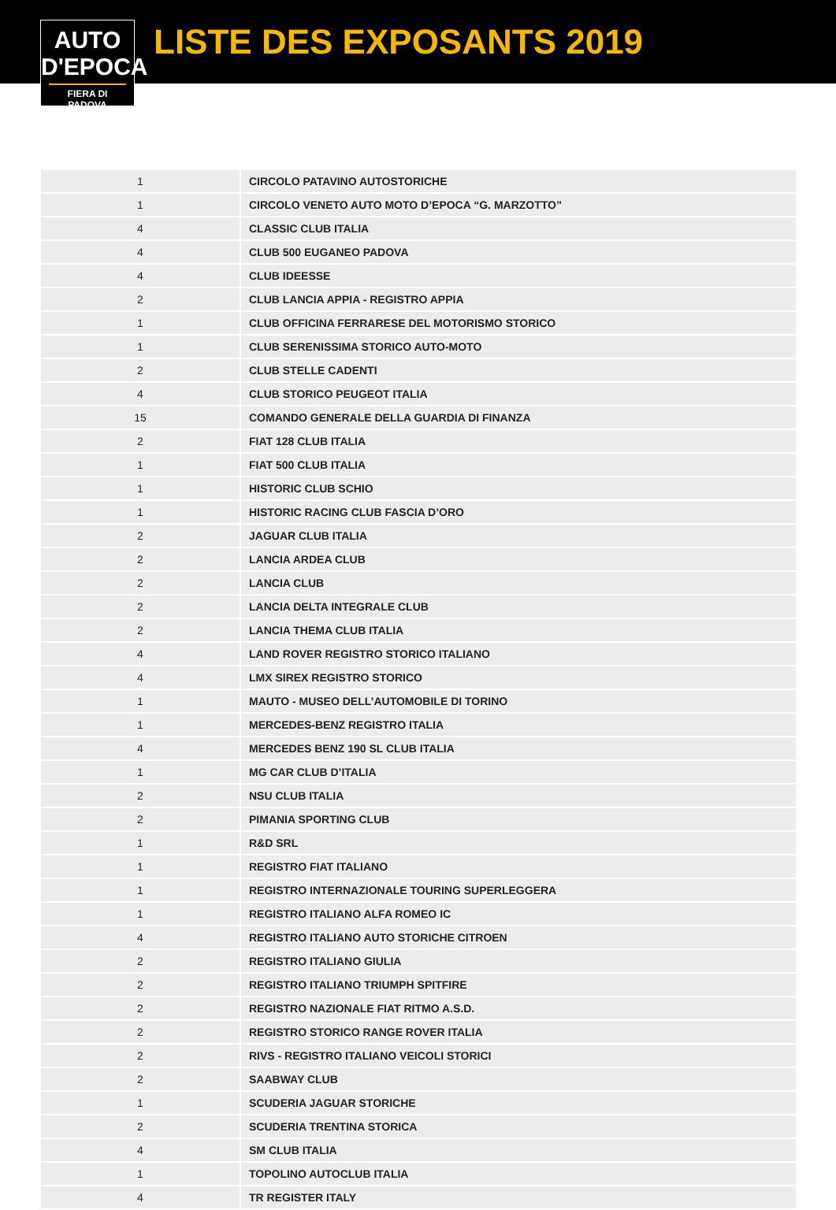AUTO
D'EPOCA
FIERA DI PADOVA
LISTE DES EXPOSANTS 2019
| 1 | CIRCOLO PATAVINO AUTOSTORICHE |
| 1 | CIRCOLO VENETO AUTO MOTO D’EPOCA “G. MARZOTTO” |
| 4 | CLASSIC CLUB ITALIA |
| 4 | CLUB 500 EUGANEO PADOVA |
| 4 | CLUB IDEESSE |
| 2 | CLUB LANCIA APPIA - REGISTRO APPIA |
| 1 | CLUB OFFICINA FERRARESE DEL MOTORISMO STORICO |
| 1 | CLUB SERENISSIMA STORICO AUTO-MOTO |
| 2 | CLUB STELLE CADENTI |
| 4 | CLUB STORICO PEUGEOT ITALIA |
| 15 | COMANDO GENERALE DELLA GUARDIA DI FINANZA |
| 2 | FIAT 128 CLUB ITALIA |
| 1 | FIAT 500 CLUB ITALIA |
| 1 | HISTORIC CLUB SCHIO |
| 1 | HISTORIC RACING CLUB FASCIA D’ORO |
| 2 | JAGUAR CLUB ITALIA |
| 2 | LANCIA ARDEA CLUB |
| 2 | LANCIA CLUB |
| 2 | LANCIA DELTA INTEGRALE CLUB |
| 2 | LANCIA THEMA CLUB ITALIA |
| 4 | LAND ROVER REGISTRO STORICO ITALIANO |
| 4 | LMX SIREX REGISTRO STORICO |
| 1 | MAUTO - MUSEO DELL’AUTOMOBILE DI TORINO |
| 1 | MERCEDES-BENZ REGISTRO ITALIA |
| 4 | MERCEDES BENZ 190 SL CLUB ITALIA |
| 1 | MG CAR CLUB D’ITALIA |
| 2 | NSU CLUB ITALIA |
| 2 | PIMANIA SPORTING CLUB |
| 1 | R&D SRL |
| 1 | REGISTRO FIAT ITALIANO |
| 1 | REGISTRO INTERNAZIONALE TOURING SUPERLEGGERA |
| 1 | REGISTRO ITALIANO ALFA ROMEO IC |
| 4 | REGISTRO ITALIANO AUTO STORICHE CITROEN |
| 2 | REGISTRO ITALIANO GIULIA |
| 2 | REGISTRO ITALIANO TRIUMPH SPITFIRE |
| 2 | REGISTRO NAZIONALE FIAT RITMO A.S.D. |
| 2 | REGISTRO STORICO RANGE ROVER ITALIA |
| 2 | RIVS - REGISTRO ITALIANO VEICOLI STORICI |
| 2 | SAABWAY CLUB |
| 1 | SCUDERIA JAGUAR STORICHE |
| 2 | SCUDERIA TRENTINA STORICA |
| 4 | SM CLUB ITALIA |
| 1 | TOPOLINO AUTOCLUB ITALIA |
| 4 | TR REGISTER ITALY |